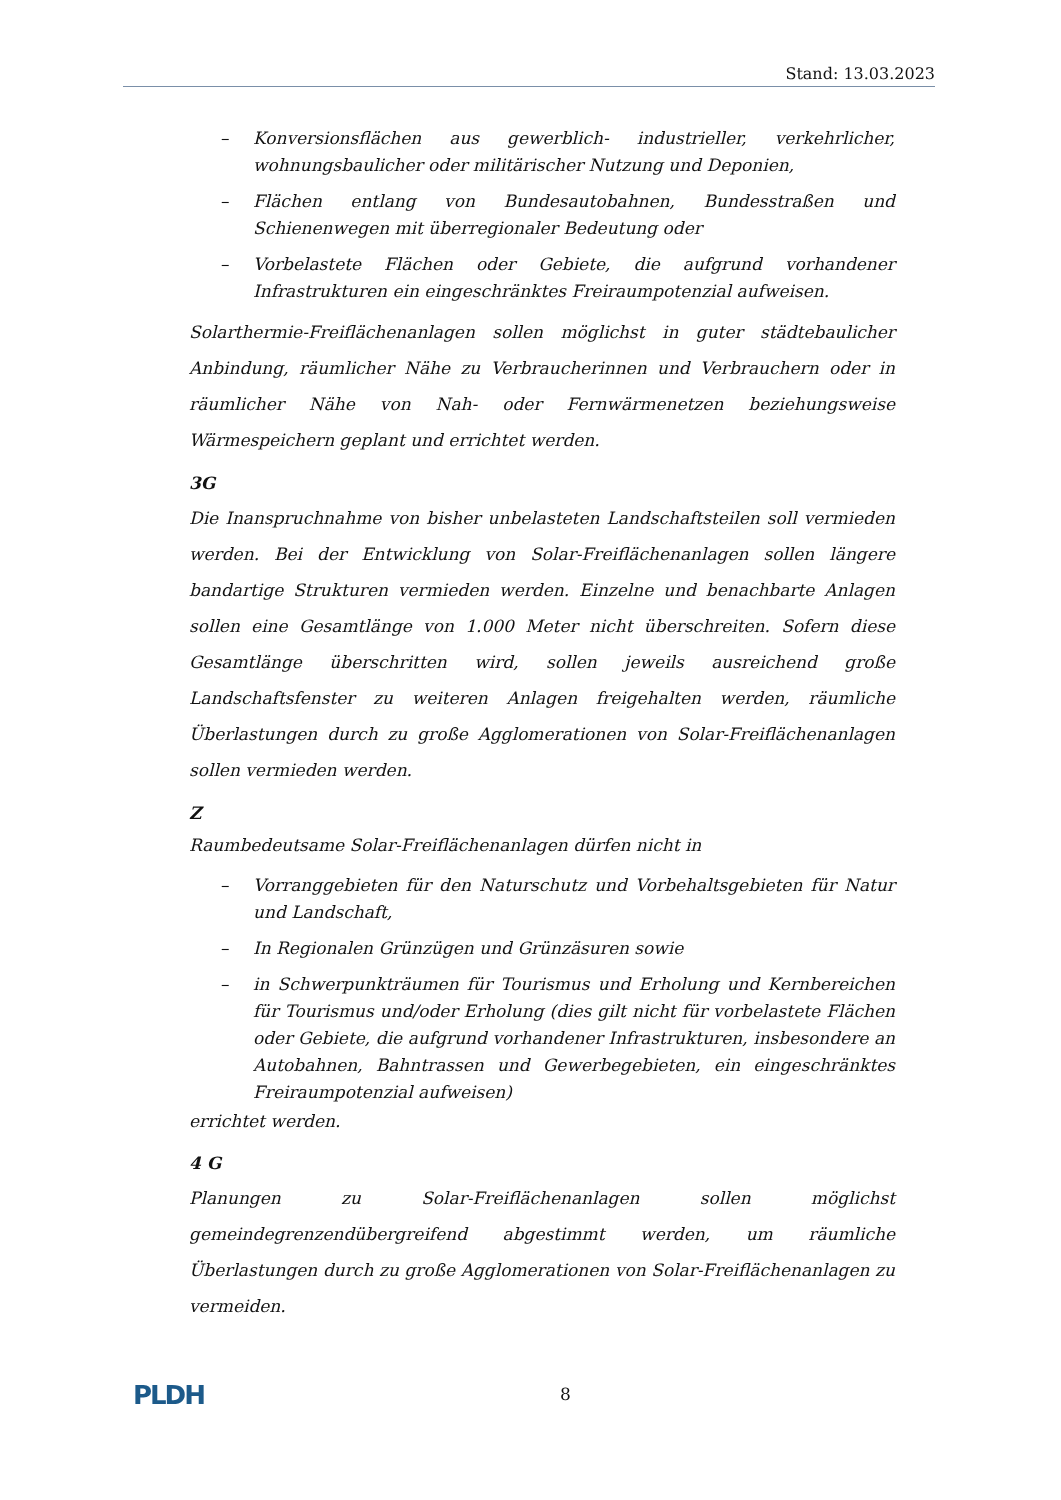Stand: 13.03.2023
– Konversionsflächen aus gewerblich- industrieller, verkehrlicher, wohnungsbaulicher oder militärischer Nutzung und Deponien,
– Flächen entlang von Bundesautobahnen, Bundesstraßen und Schienenwegen mit überregionaler Bedeutung oder
– Vorbelastete Flächen oder Gebiete, die aufgrund vorhandener Infrastrukturen ein eingeschränktes Freiraumpotenzial aufweisen.
Solarthermie-Freiflächenanlagen sollen möglichst in guter städtebaulicher Anbindung, räumlicher Nähe zu Verbraucherinnen und Verbrauchern oder in räumlicher Nähe von Nah- oder Fernwärmenetzen beziehungsweise Wärmespeichern geplant und errichtet werden.
3G
Die Inanspruchnahme von bisher unbelasteten Landschaftsteilen soll vermieden werden. Bei der Entwicklung von Solar-Freiflächenanlagen sollen längere bandartige Strukturen vermieden werden. Einzelne und benachbarte Anlagen sollen eine Gesamtlänge von 1.000 Meter nicht überschreiten. Sofern diese Gesamtlänge überschritten wird, sollen jeweils ausreichend große Landschaftsfenster zu weiteren Anlagen freigehalten werden, räumliche Überlastungen durch zu große Agglomerationen von Solar-Freiflächenanlagen sollen vermieden werden.
Z
Raumbedeutsame Solar-Freiflächenanlagen dürfen nicht in
– Vorranggebieten für den Naturschutz und Vorbehaltsgebieten für Natur und Landschaft,
– In Regionalen Grünzügen und Grünzäsuren sowie
– in Schwerpunkträumen für Tourismus und Erholung und Kernbereichen für Tourismus und/oder Erholung (dies gilt nicht für vorbelastete Flächen oder Gebiete, die aufgrund vorhandener Infrastrukturen, insbesondere an Autobahnen, Bahntrassen und Gewerbegebieten, ein eingeschränktes Freiraumpotenzial aufweisen)
errichtet werden.
4 G
Planungen zu Solar-Freiflächenanlagen sollen möglichst gemeindegrenzendübergreifend abgestimmt werden, um räumliche Überlastungen durch zu große Agglomerationen von Solar-Freiflächenanlagen zu vermeiden.
PLDH 8